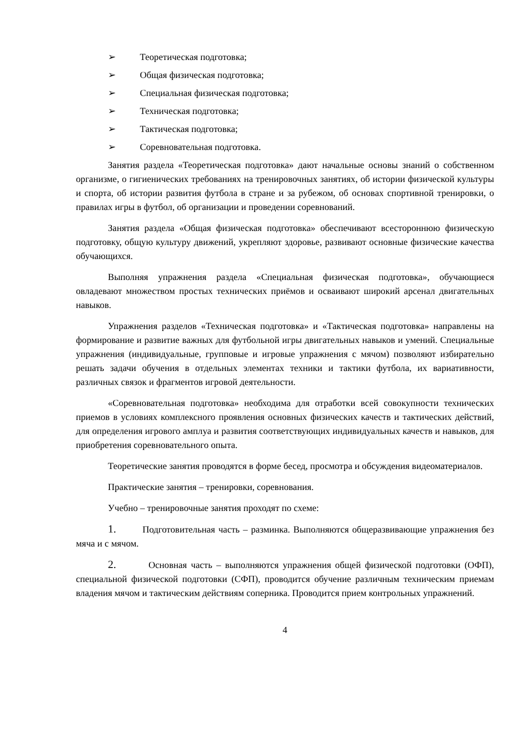➢ Теоретическая подготовка;
➢ Общая физическая подготовка;
➢ Специальная физическая подготовка;
➢ Техническая подготовка;
➢ Тактическая подготовка;
➢ Соревновательная подготовка.
Занятия раздела «Теоретическая подготовка» дают начальные основы знаний о собственном организме, о гигиенических требованиях на тренировочных занятиях, об истории физической культуры и спорта, об истории развития футбола в стране и за рубежом, об основах спортивной тренировки, о правилах игры в футбол, об организации и проведении соревнований.
Занятия раздела «Общая физическая подготовка» обеспечивают всестороннюю физическую подготовку, общую культуру движений, укрепляют здоровье, развивают основные физические качества обучающихся.
Выполняя упражнения раздела «Специальная физическая подготовка», обучающиеся овладевают множеством простых технических приёмов и осваивают широкий арсенал двигательных навыков.
Упражнения разделов «Техническая подготовка» и «Тактическая подготовка» направлены на формирование и развитие важных для футбольной игры двигательных навыков и умений. Специальные упражнения (индивидуальные, групповые и игровые упражнения с мячом) позволяют избирательно решать задачи обучения в отдельных элементах техники и тактики футбола, их вариативности, различных связок и фрагментов игровой деятельности.
«Соревновательная подготовка» необходима для отработки всей совокупности технических приемов в условиях комплексного проявления основных физических качеств и тактических действий, для определения игрового амплуа и развития соответствующих индивидуальных качеств и навыков, для приобретения соревновательного опыта.
Теоретические занятия проводятся в форме бесед, просмотра и обсуждения видеоматериалов.
Практические занятия – тренировки, соревнования.
Учебно – тренировочные занятия проходят по схеме:
1. Подготовительная часть – разминка. Выполняются общеразвивающие упражнения без мяча и с мячом.
2. Основная часть – выполняются упражнения общей физической подготовки (ОФП), специальной физической подготовки (СФП), проводится обучение различным техническим приемам владения мячом и тактическим действиям соперника. Проводится прием контрольных упражнений.
4